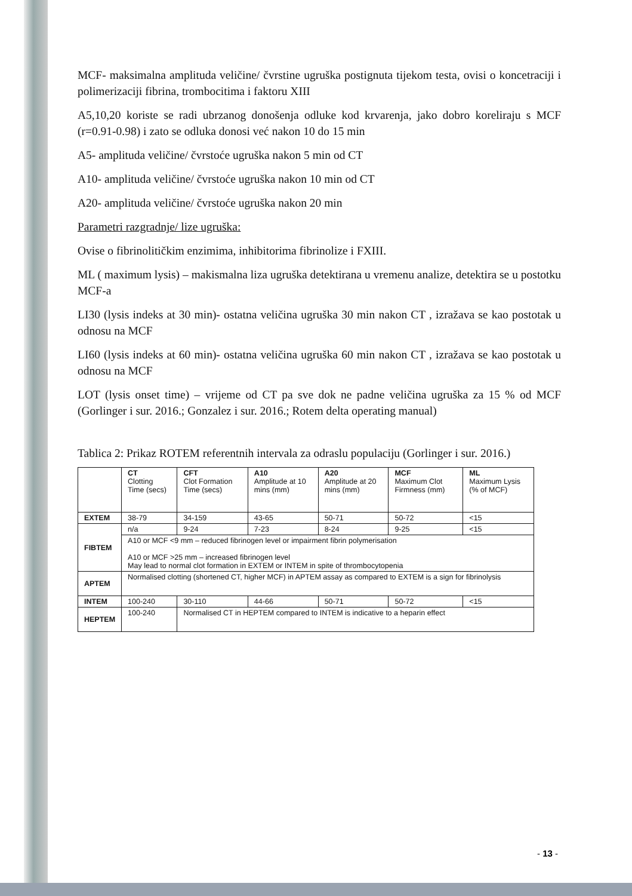MCF- maksimalna amplituda veličine/ čvrstine ugruška postignuta tijekom testa, ovisi o koncetraciji i polimerizaciji fibrina, trombocitima i faktoru XIII
A5,10,20 koriste se radi ubrzanog donošenja odluke kod krvarenja, jako dobro koreliraju s MCF (r=0.91-0.98) i zato se odluka donosi već nakon 10 do 15 min
A5- amplituda veličine/ čvrstoće ugruška nakon 5 min od CT
A10- amplituda veličine/ čvrstoće ugruška nakon 10 min od CT
A20- amplituda veličine/ čvrstoće ugruška nakon 20 min
Parametri razgradnje/ lize ugruška:
Ovise o fibrinolitičkim enzimima, inhibitorima fibrinolize i FXIII.
ML ( maximum lysis) – makismalna liza ugruška detektirana u vremenu analize, detektira se u postotku MCF-a
LI30 (lysis indeks at 30 min)- ostatna veličina ugruška 30 min nakon CT , izražava se kao postotak u odnosu na MCF
LI60 (lysis indeks at 60 min)- ostatna veličina ugruška 60 min nakon CT , izražava se kao postotak u odnosu na MCF
LOT (lysis onset time) – vrijeme od CT pa sve dok ne padne veličina ugruška za 15 % od MCF (Gorlinger i sur. 2016.; Gonzalez i sur. 2016.; Rotem delta operating manual)
Tablica 2: Prikaz ROTEM referentnih intervala za odraslu populaciju (Gorlinger i sur. 2016.)
| | CT Clotting Time (secs) | CFT Clot Formation Time (secs) | A10 Amplitude at 10 mins (mm) | A20 Amplitude at 20 mins (mm) | MCF Maximum Clot Firmness (mm) | ML Maximum Lysis (% of MCF) |
| EXTEM | 38-79 | 34-159 | 43-65 | 50-71 | 50-72 | <15 |
| FIBTEM | n/a | 9-24 | 7-23 | 8-24 | 9-25 | <15 |
| | A10 or MCF <9 mm – reduced fibrinogen level or impairment fibrin polymerisation A10 or MCF >25 mm – increased fibrinogen level May lead to normal clot formation in EXTEM or INTEM in spite of thrombocytopenia | | | | | |
| APTEM | Normalised clotting (shortened CT, higher MCF) in APTEM assay as compared to EXTEM is a sign for fibrinolysis | | | | | |
| INTEM | 100-240 | 30-110 | 44-66 | 50-71 | 50-72 | <15 |
| HEPTEM | 100-240 | Normalised CT in HEPTEM compared to INTEM is indicative to a heparin effect | | | | |
- 13 -